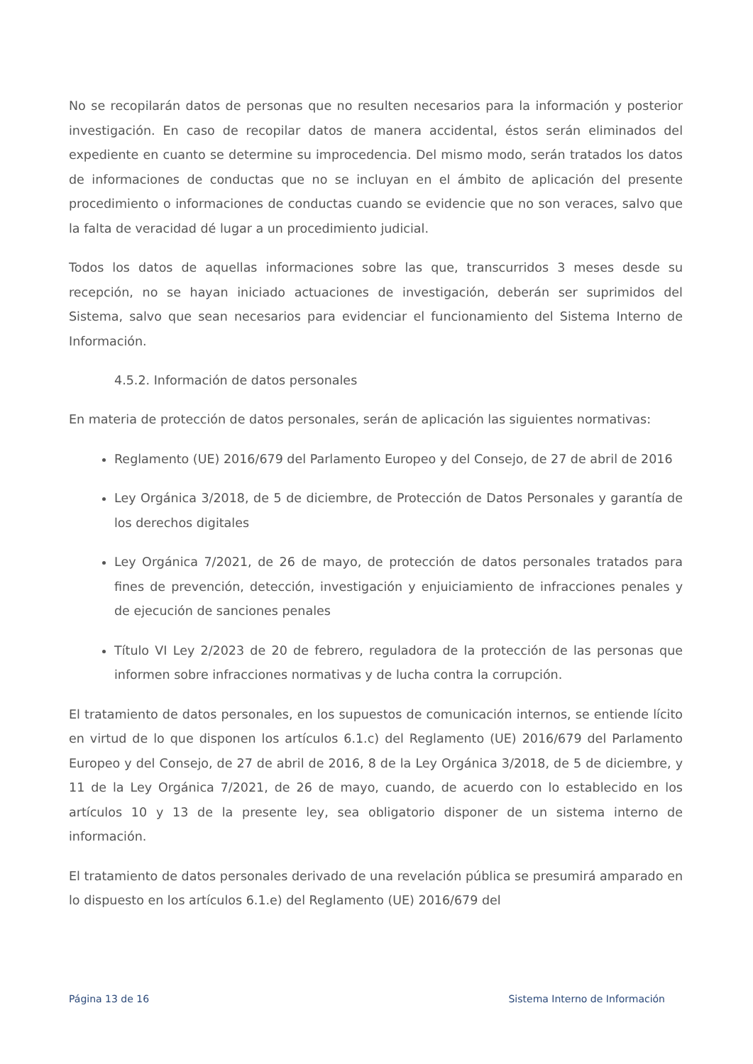No se recopilarán datos de personas que no resulten necesarios para la información y posterior investigación. En caso de recopilar datos de manera accidental, éstos serán eliminados del expediente en cuanto se determine su improcedencia. Del mismo modo, serán tratados los datos de informaciones de conductas que no se incluyan en el ámbito de aplicación del presente procedimiento o informaciones de conductas cuando se evidencie que no son veraces, salvo que la falta de veracidad dé lugar a un procedimiento judicial.
Todos los datos de aquellas informaciones sobre las que, transcurridos 3 meses desde su recepción, no se hayan iniciado actuaciones de investigación, deberán ser suprimidos del Sistema, salvo que sean necesarios para evidenciar el funcionamiento del Sistema Interno de Información.
4.5.2. Información de datos personales
En materia de protección de datos personales, serán de aplicación las siguientes normativas:
Reglamento (UE) 2016/679 del Parlamento Europeo y del Consejo, de 27 de abril de 2016
Ley Orgánica 3/2018, de 5 de diciembre, de Protección de Datos Personales y garantía de los derechos digitales
Ley Orgánica 7/2021, de 26 de mayo, de protección de datos personales tratados para fines de prevención, detección, investigación y enjuiciamiento de infracciones penales y de ejecución de sanciones penales
Título VI Ley 2/2023 de 20 de febrero, reguladora de la protección de las personas que informen sobre infracciones normativas y de lucha contra la corrupción.
El tratamiento de datos personales, en los supuestos de comunicación internos, se entiende lícito en virtud de lo que disponen los artículos 6.1.c) del Reglamento (UE) 2016/679 del Parlamento Europeo y del Consejo, de 27 de abril de 2016, 8 de la Ley Orgánica 3/2018, de 5 de diciembre, y 11 de la Ley Orgánica 7/2021, de 26 de mayo, cuando, de acuerdo con lo establecido en los artículos 10 y 13 de la presente ley, sea obligatorio disponer de un sistema interno de información.
El tratamiento de datos personales derivado de una revelación pública se presumirá amparado en lo dispuesto en los artículos 6.1.e) del Reglamento (UE) 2016/679 del
Página 13 de 16 Sistema Interno de Información